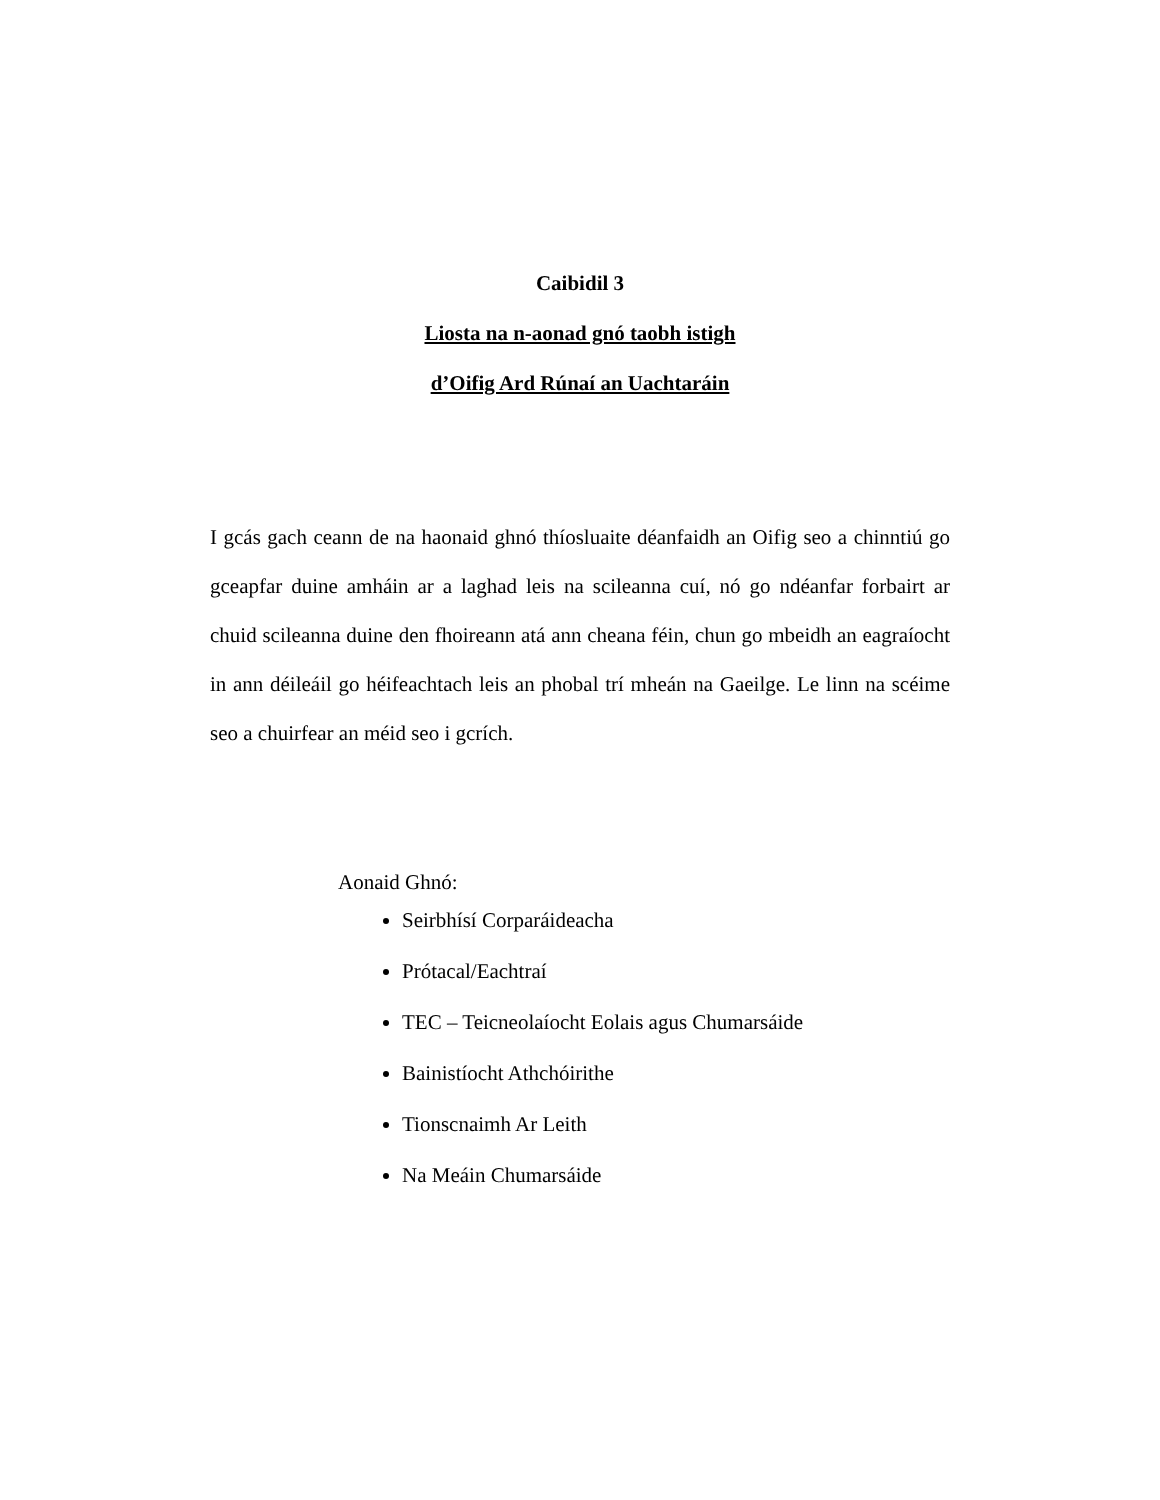Caibidil 3
Liosta na n-aonad gnó taobh istigh
d’Oifig Ard Rúnaí an Uachtaráin
I gcás gach ceann de na haonaid ghnó thíosluaite déanfaidh an Oifig seo a chinntiú go gceapfar duine amháin ar a laghad leis na scileanna cuí, nó go ndéanfar forbairt ar chuid scileanna duine den fhoireann atá ann cheana féin, chun go mbeidh an eagraíocht in ann déileáil go héifeachtach leis an phobal trí mheán na Gaeilge. Le linn na scéime seo a chuirfear an méid seo i gcrích.
Aonaid Ghnó:
Seirbhísí Corparáideacha
Prótacal/Eachtraí
TEC – Teicneolaíocht Eolais agus Chumarsáide
Bainistíocht Athchóirithe
Tionscnaimh Ar Leith
Na Meáin Chumarsáide